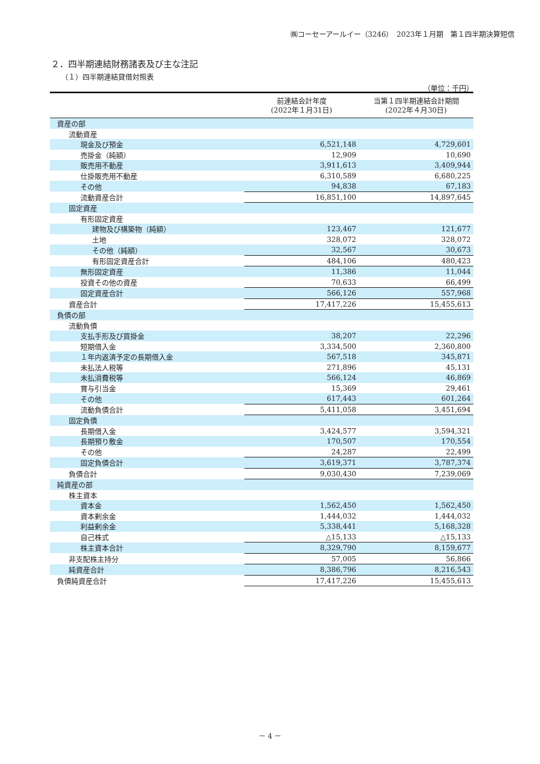㈱コーセーアールイー（3246）　2023年１月期　第１四半期決算短信
２．四半期連結財務諸表及び主な注記
（１）四半期連結貸借対照表
（単位：千円）
| | 前連結会計年度 (2022年１月31日) | 当第１四半期連結会計期間 (2022年４月30日) |
| --- | --- | --- |
| 資産の部 | | |
| 流動資産 | | |
| 現金及び預金 | 6,521,148 | 4,729,601 |
| 売掛金（純額） | 12,909 | 10,690 |
| 販売用不動産 | 3,911,613 | 3,409,944 |
| 仕掛販売用不動産 | 6,310,589 | 6,680,225 |
| その他 | 94,838 | 67,183 |
| 流動資産合計 | 16,851,100 | 14,897,645 |
| 固定資産 | | |
| 有形固定資産 | | |
| 建物及び構築物（純額） | 123,467 | 121,677 |
| 土地 | 328,072 | 328,072 |
| その他（純額） | 32,567 | 30,673 |
| 有形固定資産合計 | 484,106 | 480,423 |
| 無形固定資産 | 11,386 | 11,044 |
| 投資その他の資産 | 70,633 | 66,499 |
| 固定資産合計 | 566,126 | 557,968 |
| 資産合計 | 17,417,226 | 15,455,613 |
| 負債の部 | | |
| 流動負債 | | |
| 支払手形及び買掛金 | 38,207 | 22,296 |
| 短期借入金 | 3,334,500 | 2,360,800 |
| １年内返済予定の長期借入金 | 567,518 | 345,871 |
| 未払法人税等 | 271,896 | 45,131 |
| 未払消費税等 | 566,124 | 46,869 |
| 賞与引当金 | 15,369 | 29,461 |
| その他 | 617,443 | 601,264 |
| 流動負債合計 | 5,411,058 | 3,451,694 |
| 固定負債 | | |
| 長期借入金 | 3,424,577 | 3,594,321 |
| 長期預り敷金 | 170,507 | 170,554 |
| その他 | 24,287 | 22,499 |
| 固定負債合計 | 3,619,371 | 3,787,374 |
| 負債合計 | 9,030,430 | 7,239,069 |
| 純資産の部 | | |
| 株主資本 | | |
| 資本金 | 1,562,450 | 1,562,450 |
| 資本剰余金 | 1,444,032 | 1,444,032 |
| 利益剰余金 | 5,338,441 | 5,168,328 |
| 自己株式 | △15,133 | △15,133 |
| 株主資本合計 | 8,329,790 | 8,159,677 |
| 非支配株主持分 | 57,005 | 56,866 |
| 純資産合計 | 8,386,796 | 8,216,543 |
| 負債純資産合計 | 17,417,226 | 15,455,613 |
－ 4 －